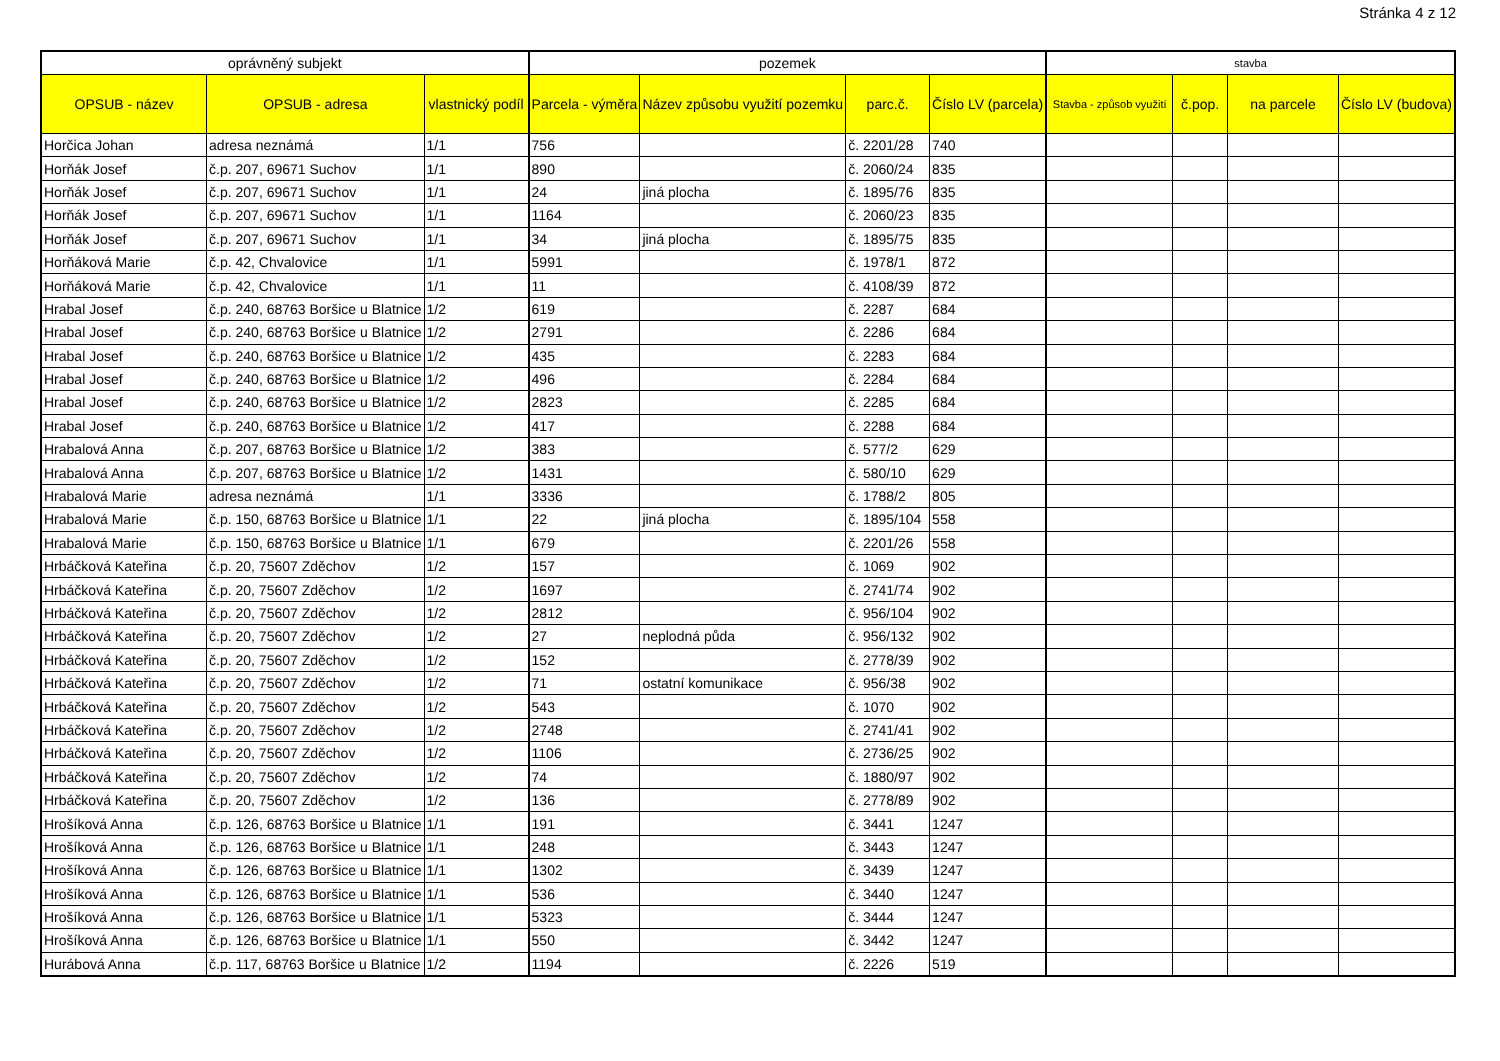Stránka 4 z 12
| oprávněný subjekt | | | pozemek | | | | stavba | | | |
| --- | --- | --- | --- | --- | --- | --- | --- | --- | --- | --- |
| OPSUB - název | OPSUB - adresa | vlastnický podíl | Parcela - výměra | Název způsobu využití pozemku | parc.č. | Číslo LV (parcela) | Stavba - způsob využití | č.pop. | na parcele | Číslo LV (budova) |
| Horčica Johan | adresa neznámá | 1/1 | 756 | | č. 2201/28 | 740 | | | | |
| Horňák Josef | č.p. 207, 69671 Suchov | 1/1 | 890 | | č. 2060/24 | 835 | | | | |
| Horňák Josef | č.p. 207, 69671 Suchov | 1/1 | 24 | jiná plocha | č. 1895/76 | 835 | | | | |
| Horňák Josef | č.p. 207, 69671 Suchov | 1/1 | 1164 | | č. 2060/23 | 835 | | | | |
| Horňák Josef | č.p. 207, 69671 Suchov | 1/1 | 34 | jiná plocha | č. 1895/75 | 835 | | | | |
| Horňáková Marie | č.p. 42, Chvalovice | 1/1 | 5991 | | č. 1978/1 | 872 | | | | |
| Horňáková Marie | č.p. 42, Chvalovice | 1/1 | 11 | | č. 4108/39 | 872 | | | | |
| Hrabal Josef | č.p. 240, 68763 Boršice u Blatnice | 1/2 | 619 | | č. 2287 | 684 | | | | |
| Hrabal Josef | č.p. 240, 68763 Boršice u Blatnice | 1/2 | 2791 | | č. 2286 | 684 | | | | |
| Hrabal Josef | č.p. 240, 68763 Boršice u Blatnice | 1/2 | 435 | | č. 2283 | 684 | | | | |
| Hrabal Josef | č.p. 240, 68763 Boršice u Blatnice | 1/2 | 496 | | č. 2284 | 684 | | | | |
| Hrabal Josef | č.p. 240, 68763 Boršice u Blatnice | 1/2 | 2823 | | č. 2285 | 684 | | | | |
| Hrabal Josef | č.p. 240, 68763 Boršice u Blatnice | 1/2 | 417 | | č. 2288 | 684 | | | | |
| Hrabalová Anna | č.p. 207, 68763 Boršice u Blatnice | 1/2 | 383 | | č. 577/2 | 629 | | | | |
| Hrabalová Anna | č.p. 207, 68763 Boršice u Blatnice | 1/2 | 1431 | | č. 580/10 | 629 | | | | |
| Hrabalová Marie | adresa neznámá | 1/1 | 3336 | | č. 1788/2 | 805 | | | | |
| Hrabalová Marie | č.p. 150, 68763 Boršice u Blatnice | 1/1 | 22 | jiná plocha | č. 1895/104 | 558 | | | | |
| Hrabalová Marie | č.p. 150, 68763 Boršice u Blatnice | 1/1 | 679 | | č. 2201/26 | 558 | | | | |
| Hrbáčková Kateřina | č.p. 20, 75607 Zděchov | 1/2 | 157 | | č. 1069 | 902 | | | | |
| Hrbáčková Kateřina | č.p. 20, 75607 Zděchov | 1/2 | 1697 | | č. 2741/74 | 902 | | | | |
| Hrbáčková Kateřina | č.p. 20, 75607 Zděchov | 1/2 | 2812 | | č. 956/104 | 902 | | | | |
| Hrbáčková Kateřina | č.p. 20, 75607 Zděchov | 1/2 | 27 | neplodná půda | č. 956/132 | 902 | | | | |
| Hrbáčková Kateřina | č.p. 20, 75607 Zděchov | 1/2 | 152 | | č. 2778/39 | 902 | | | | |
| Hrbáčková Kateřina | č.p. 20, 75607 Zděchov | 1/2 | 71 | ostatní komunikace | č. 956/38 | 902 | | | | |
| Hrbáčková Kateřina | č.p. 20, 75607 Zděchov | 1/2 | 543 | | č. 1070 | 902 | | | | |
| Hrbáčková Kateřina | č.p. 20, 75607 Zděchov | 1/2 | 2748 | | č. 2741/41 | 902 | | | | |
| Hrbáčková Kateřina | č.p. 20, 75607 Zděchov | 1/2 | 1106 | | č. 2736/25 | 902 | | | | |
| Hrbáčková Kateřina | č.p. 20, 75607 Zděchov | 1/2 | 74 | | č. 1880/97 | 902 | | | | |
| Hrbáčková Kateřina | č.p. 20, 75607 Zděchov | 1/2 | 136 | | č. 2778/89 | 902 | | | | |
| Hrošíková Anna | č.p. 126, 68763 Boršice u Blatnice | 1/1 | 191 | | č. 3441 | 1247 | | | | |
| Hrošíková Anna | č.p. 126, 68763 Boršice u Blatnice | 1/1 | 248 | | č. 3443 | 1247 | | | | |
| Hrošíková Anna | č.p. 126, 68763 Boršice u Blatnice | 1/1 | 1302 | | č. 3439 | 1247 | | | | |
| Hrošíková Anna | č.p. 126, 68763 Boršice u Blatnice | 1/1 | 536 | | č. 3440 | 1247 | | | | |
| Hrošíková Anna | č.p. 126, 68763 Boršice u Blatnice | 1/1 | 5323 | | č. 3444 | 1247 | | | | |
| Hrošíková Anna | č.p. 126, 68763 Boršice u Blatnice | 1/1 | 550 | | č. 3442 | 1247 | | | | |
| Hurábová Anna | č.p. 117, 68763 Boršice u Blatnice | 1/2 | 1194 | | č. 2226 | 519 | | | | |